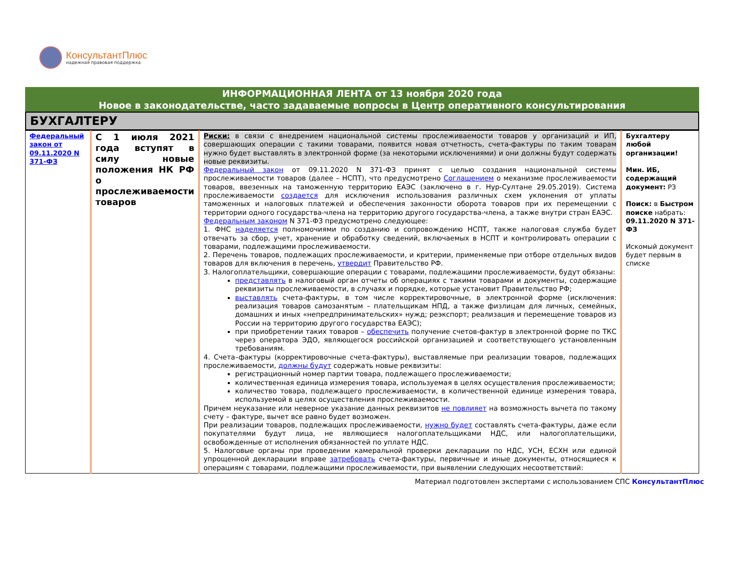КонсультантПлюс
надежная правовая поддержка
ИНФОРМАЦИОННАЯ ЛЕНТА от 13 ноября 2020 года
Новое в законодательстве, часто задаваемые вопросы в Центр оперативного консультирования
БУХГАЛТЕРУ
| Федеральный закон от 09.11.2020 N 371-ФЗ | С 1 июля 2021 года вступят в силу новые положения НК РФ о прослеживаемости товаров | Риски: в связи с внедрением национальной системы прослеживаемости товаров у организаций и ИП, совершающих операции с такими товарами, появится новая отчетность, счета-фактуры по таким товарам нужно будет выставлять в электронной форме (за некоторыми исключениями) и они должны будут содержать новые реквизиты. Федеральный закон от 09.11.2020 N 371-ФЗ принят с целью создания национальной системы прослеживаемости товаров (далее – НСПТ), что предусмотрено Соглашением о механизме прослеживаемости товаров, ввезенных на таможенную территорию ЕАЭС (заключено в г. Нур-Султане 29.05.2019). Система прослеживаемости создается для исключения использования различных схем уклонения от уплаты таможенных и налоговых платежей и обеспечения законности оборота товаров при их перемещении с территории одного государства-члена на территорию другого государства-члена, а также внутри стран ЕАЭС. Федеральным законом N 371-ФЗ предусмотрено следующее: 1. ФНС наделяется полномочиями по созданию и сопровождению НСПТ, также налоговая служба будет отвечать за сбор, учет, хранение и обработку сведений, включаемых в НСПТ и контролировать операции с товарами, подлежащими прослеживаемости. 2. Перечень товаров, подлежащих прослеживаемости, и критерии, применяемые при отборе отдельных видов товаров для включения в перечень, утвердит Правительство РФ. 3. Налогоплательщики, совершающие операции с товарами, подлежащими прослеживаемости, будут обязаны: представлять в налоговый орган отчеты об операциях с такими товарами и документы, содержащие реквизиты прослеживаемости, в случаях и порядке, которые установит Правительство РФ; выставлять счета-фактуры, в том числе корректировочные, в электронной форме (исключения: реализация товаров самозанятым – плательщикам НПД, а также физлицам для личных, семейных, домашних и иных «непредпринимательских» нужд; реэкспорт; реализация и перемещение товаров из России на территорию другого государства ЕАЭС); при приобретении таких товаров – обеспечить получение счетов-фактур в электронной форме по ТКС через оператора ЭДО, являющегося российской организацией и соответствующего установленным требованиям. 4. Счета–фактуры (корректировочные счета-фактуры), выставляемые при реализации товаров, подлежащих прослеживаемости, должны будут содержать новые реквизиты: регистрационный номер партии товара, подлежащего прослеживаемости; количественная единица измерения товара, используемая в целях осуществления прослеживаемости; количество товара, подлежащего прослеживаемости, в количественной единице измерения товара, используемой в целях осуществления прослеживаемости. Причем неуказание или неверное указание данных реквизитов не повлияет на возможность вычета по такому счету – фактуре, вычет все равно будет возможен. При реализации товаров, подлежащих прослеживаемости, нужно будет составлять счета-фактуры, даже если покупателями будут лица, не являющиеся налогоплательщиками НДС, или налогоплательщики, освобожденные от исполнения обязанностей по уплате НДС. 5. Налоговые органы при проведении камеральной проверки декларации по НДС, УСН, ЕСХН или единой упрощенной декларации вправе затребовать счета-фактуры, первичные и иные документы, относящиеся к операциям с товарами, подлежащими прослеживаемости, при выявлении следующих несоответствий: | Бухгалтеру любой организации! Мин. ИБ, содержащий документ: РЗ Поиск: в Быстром поиске набрать: 09.11.2020 N 371-ФЗ Искомый документ будет первым в списке |
Материал подготовлен экспертами с использованием СПС КонсультантПлюс